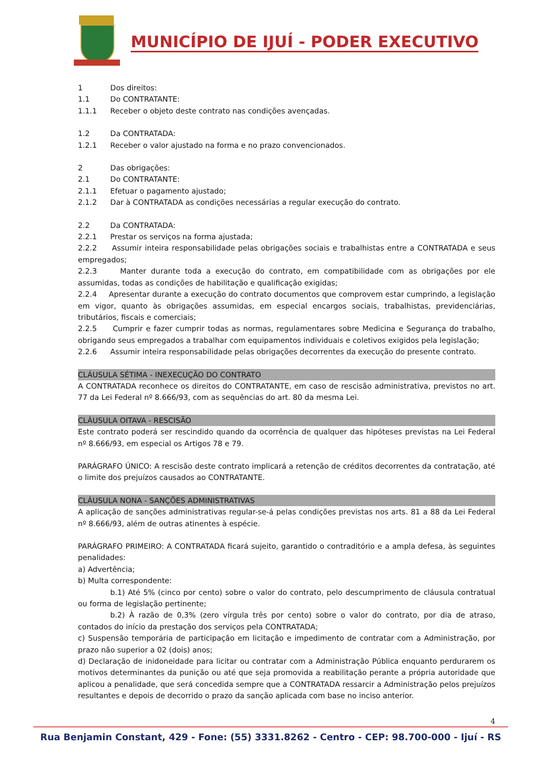MUNICÍPIO DE IJUÍ - PODER EXECUTIVO
1 Dos direitos:
1.1 Do CONTRATANTE:
1.1.1 Receber o objeto deste contrato nas condições avençadas.
1.2 Da CONTRATADA:
1.2.1 Receber o valor ajustado na forma e no prazo convencionados.
2 Das obrigações:
2.1 Do CONTRATANTE:
2.1.1 Efetuar o pagamento ajustado;
2.1.2 Dar à CONTRATADA as condições necessárias a regular execução do contrato.
2.2 Da CONTRATADA:
2.2.1 Prestar os serviços na forma ajustada;
2.2.2 Assumir inteira responsabilidade pelas obrigações sociais e trabalhistas entre a CONTRATADA e seus empregados;
2.2.3 Manter durante toda a execução do contrato, em compatibilidade com as obrigações por ele assumidas, todas as condições de habilitação e qualificação exigidas;
2.2.4 Apresentar durante a execução do contrato documentos que comprovem estar cumprindo, a legislação em vigor, quanto às obrigações assumidas, em especial encargos sociais, trabalhistas, previdenciárias, tributários, fiscais e comerciais;
2.2.5 Cumprir e fazer cumprir todas as normas, regulamentares sobre Medicina e Segurança do trabalho, obrigando seus empregados a trabalhar com equipamentos individuais e coletivos exigidos pela legislação;
2.2.6 Assumir inteira responsabilidade pelas obrigações decorrentes da execução do presente contrato.
CLÁUSULA SÉTIMA - INEXECUÇÃO DO CONTRATO
A CONTRATADA reconhece os direitos do CONTRATANTE, em caso de rescisão administrativa, previstos no art. 77 da Lei Federal nº 8.666/93, com as sequências do art. 80 da mesma Lei.
CLÁUSULA OITAVA - RESCISÃO
Este contrato poderá ser rescindido quando da ocorrência de qualquer das hipóteses previstas na Lei Federal nº 8.666/93, em especial os Artigos 78 e 79.
PARÁGRAFO ÚNICO: A rescisão deste contrato implicará a retenção de créditos decorrentes da contratação, até o limite dos prejuízos causados ao CONTRATANTE.
CLÁUSULA NONA - SANÇÕES ADMINISTRATIVAS
A aplicação de sanções administrativas regular-se-á pelas condições previstas nos arts. 81 a 88 da Lei Federal nº 8.666/93, além de outras atinentes à espécie.
PARÁGRAFO PRIMEIRO: A CONTRATADA ficará sujeito, garantido o contraditório e a ampla defesa, às seguintes penalidades:
a) Advertência;
b) Multa correspondente:
b.1) Até 5% (cinco por cento) sobre o valor do contrato, pelo descumprimento de cláusula contratual ou forma de legislação pertinente;
b.2) À razão de 0,3% (zero vírgula três por cento) sobre o valor do contrato, por dia de atraso, contados do início da prestação dos serviços pela CONTRATADA;
c) Suspensão temporária de participação em licitação e impedimento de contratar com a Administração, por prazo não superior a 02 (dois) anos;
d) Declaração de inidoneidade para licitar ou contratar com a Administração Pública enquanto perdurarem os motivos determinantes da punição ou até que seja promovida a reabilitação perante a própria autoridade que aplicou a penalidade, que será concedida sempre que a CONTRATADA ressarcir a Administração pelos prejuízos resultantes e depois de decorrido o prazo da sanção aplicada com base no inciso anterior.
4
Rua Benjamin Constant, 429 - Fone: (55) 3331.8262 - Centro - CEP: 98.700-000 - Ijuí - RS